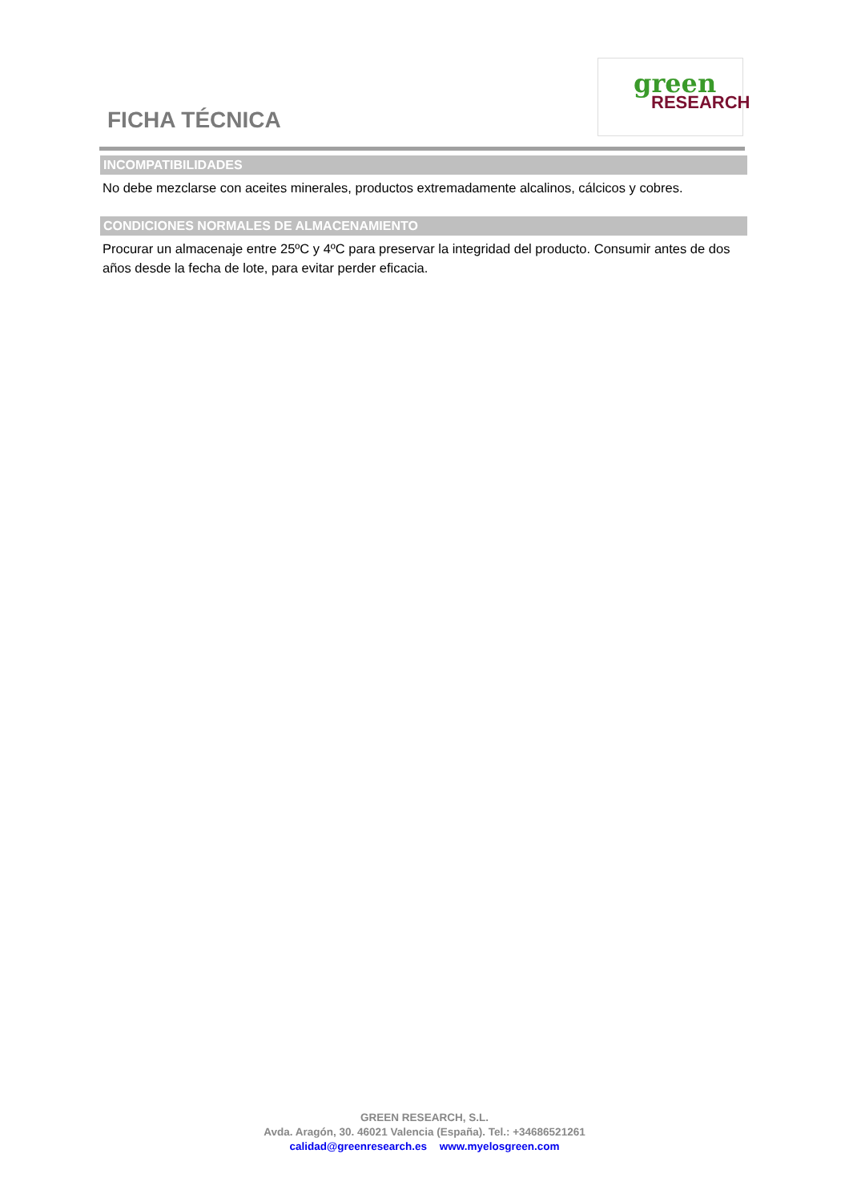FICHA TÉCNICA
green
RESEARCH
INCOMPATIBILIDADES
No debe mezclarse con aceites minerales, productos extremadamente alcalinos, cálcicos y cobres.
CONDICIONES NORMALES DE ALMACENAMIENTO
Procurar un almacenaje entre 25ºC y 4ºC para preservar la integridad del producto. Consumir antes de dos años desde la fecha de lote, para evitar perder eficacia.
GREEN RESEARCH, S.L.
Avda. Aragón, 30. 46021 Valencia (España). Tel.: +34686521261
calidad@greenresearch.es www.myelosgreen.com